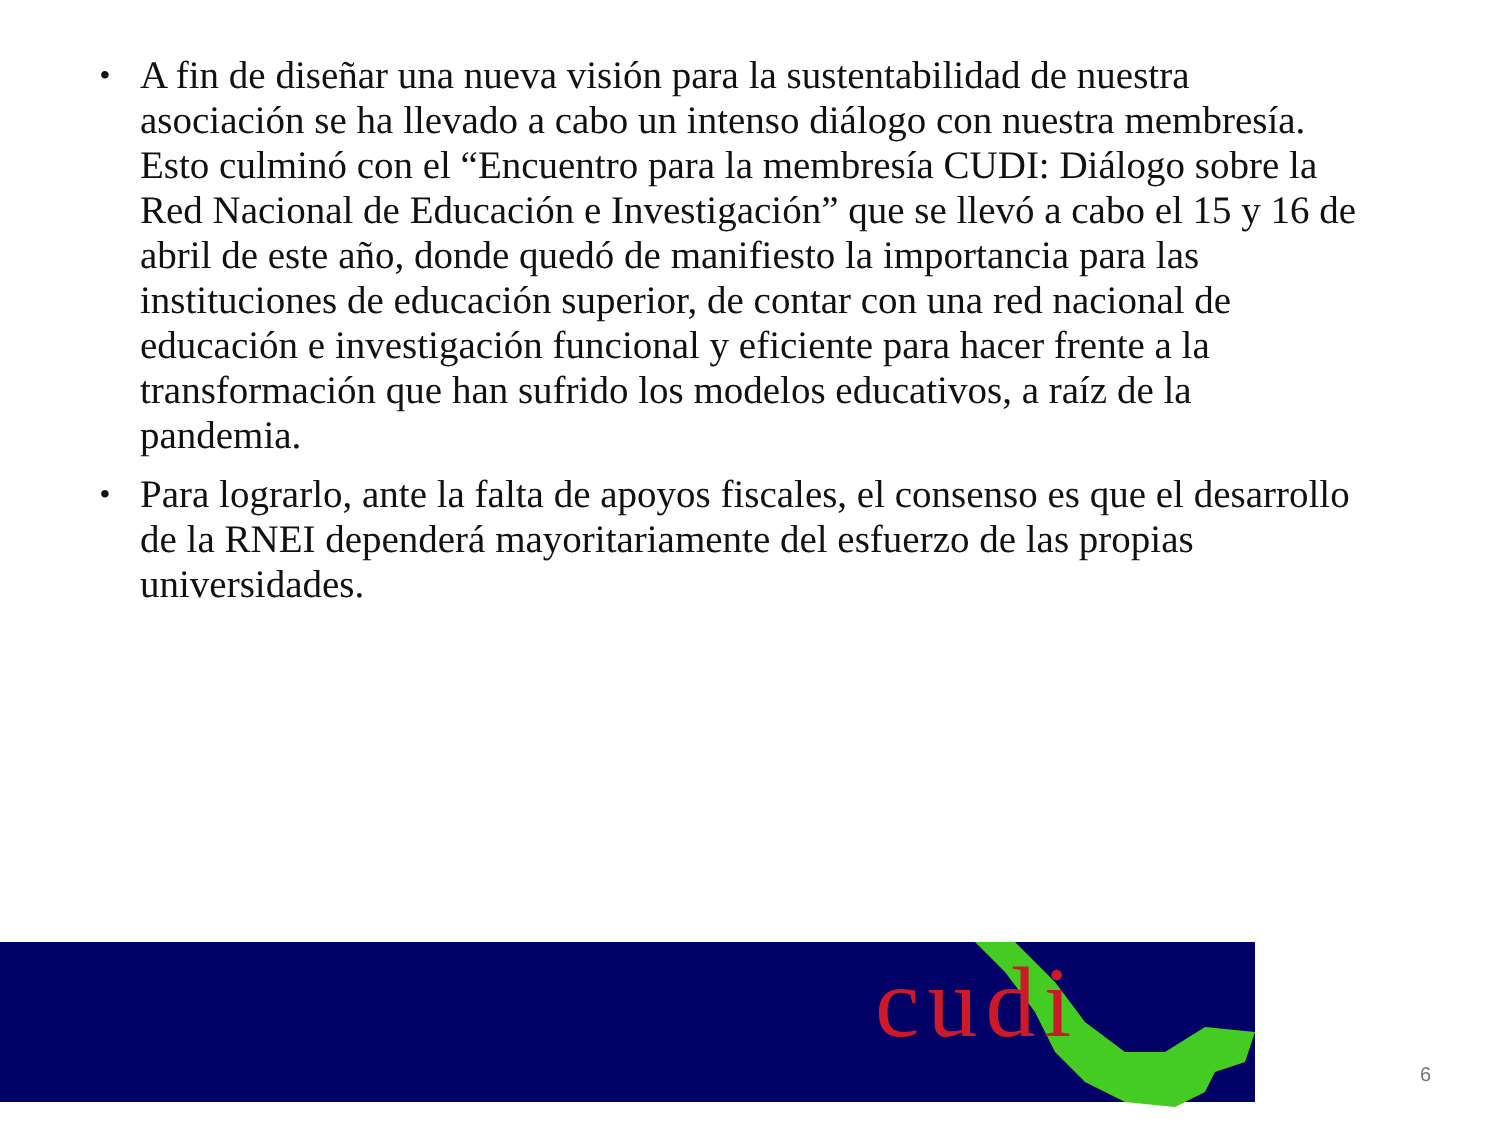• A fin de diseñar una nueva visión para la sustentabilidad de nuestra asociación se ha llevado a cabo un intenso diálogo con nuestra membresía. Esto culminó con el “Encuentro para la membresía CUDI: Diálogo sobre la Red Nacional de Educación e Investigación” que se llevó a cabo el 15 y 16 de abril de este año, donde quedó de manifiesto la importancia para las instituciones de educación superior, de contar con una red nacional de educación e investigación funcional y eficiente para hacer frente a la transformación que han sufrido los modelos educativos, a raíz de la pandemia.
• Para lograrlo, ante la falta de apoyos fiscales, el consenso es que el desarrollo de la RNEI dependerá mayoritariamente del esfuerzo de las propias universidades.
cudi
6